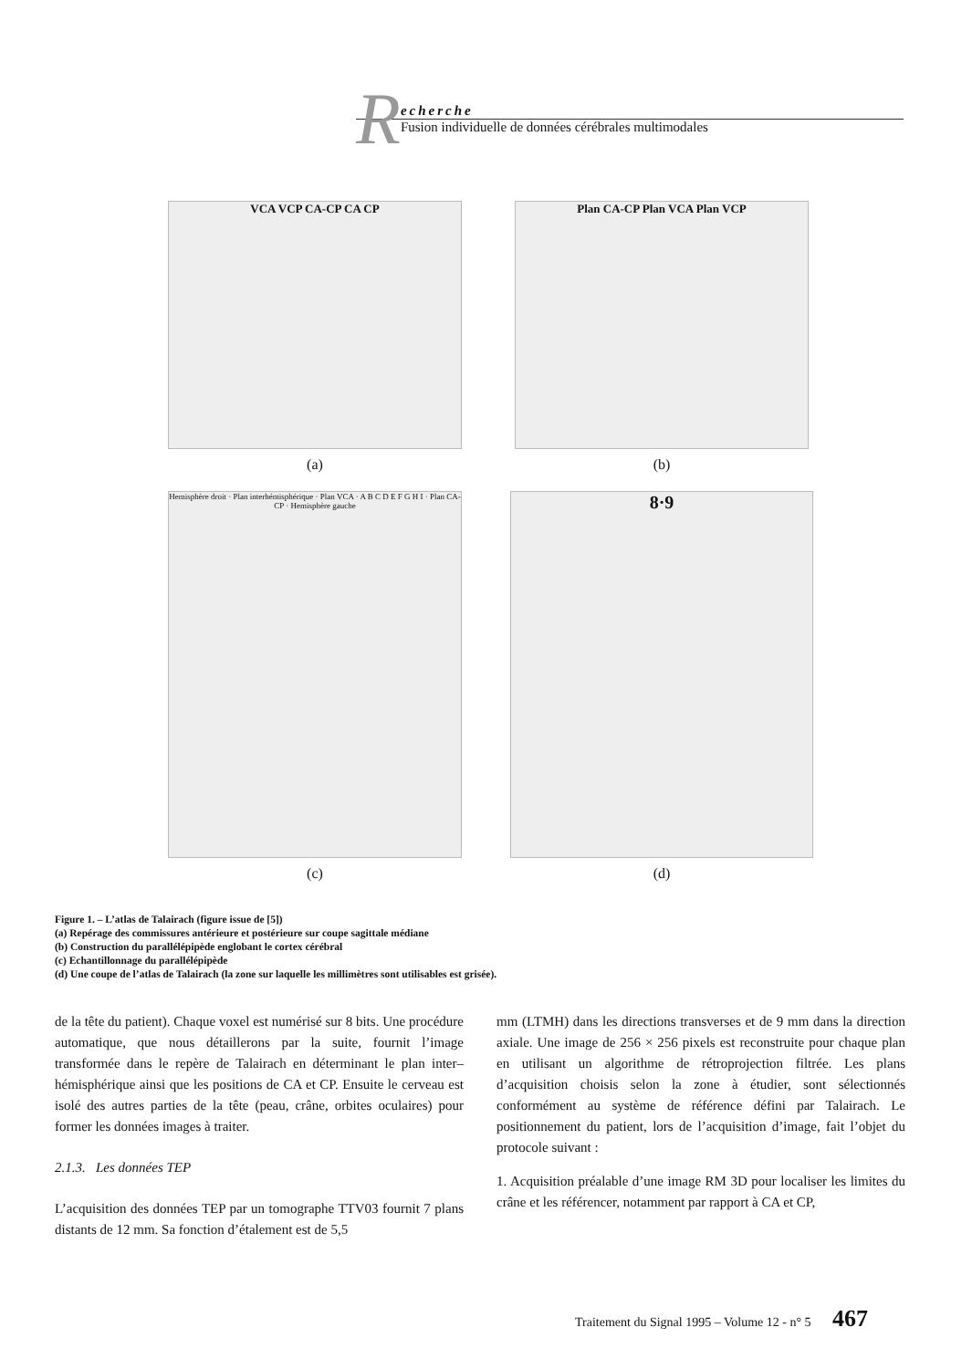R
echerche
Fusion individuelle de données cérébrales multimodales
VCA VCP CA-CP CA CP
(a)
Plan CA-CP Plan VCA Plan VCP
(b)
Hemisphère droit · Plan interhémisphérique · Plan VCA · A B C D E F G H I · Plan CA-CP · Hemisphère gauche
(c)
8·9
(d)
Figure 1. – L’atlas de Talairach (figure issue de [5])
(a) Repérage des commissures antérieure et postérieure sur coupe sagittale médiane
(b) Construction du parallélépipède englobant le cortex cérébral
(c) Echantillonnage du parallélépipède
(d) Une coupe de l’atlas de Talairach (la zone sur laquelle les millimètres sont utilisables est grisée).
de la tête du patient). Chaque voxel est numérisé sur 8 bits. Une procédure automatique, que nous détaillerons par la suite, fournit l’image transformée dans le repère de Talairach en déterminant le plan inter–hémisphérique ainsi que les positions de CA et CP. Ensuite le cerveau est isolé des autres parties de la tête (peau, crâne, orbites oculaires) pour former les données images à traiter.
2.1.3. Les données TEP
L’acquisition des données TEP par un tomographe TTV03 fournit 7 plans distants de 12 mm. Sa fonction d’étalement est de 5,5
mm (LTMH) dans les directions transverses et de 9 mm dans la direction axiale. Une image de 256 × 256 pixels est reconstruite pour chaque plan en utilisant un algorithme de rétroprojection filtrée. Les plans d’acquisition choisis selon la zone à étudier, sont sélectionnés conformément au système de référence défini par Talairach. Le positionnement du patient, lors de l’acquisition d’image, fait l’objet du protocole suivant :
1. Acquisition préalable d’une image RM 3D pour localiser les limites du crâne et les référencer, notamment par rapport à CA et CP,
Traitement du Signal 1995 – Volume 12 - n° 5 467